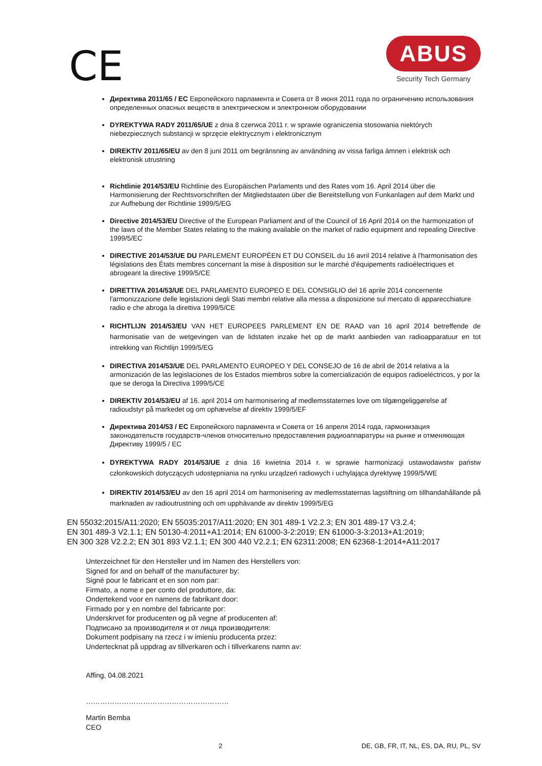CE
ABUS
Security Tech Germany
Директива 2011/65 / EC Европейского парламента и Совета от 8 июня 2011 года по ограничению использования определенных опасных веществ в электрическом и электронном оборудовании
DYREKTYWA RADY 2011/65/UE z dnia 8 czerwca 2011 r. w sprawie ograniczenia stosowania niektórych niebezpiecznych substancji w sprzęcie elektrycznym i elektronicznym
DIREKTIV 2011/65/EU av den 8 juni 2011 om begränsning av användning av vissa farliga ämnen i elektrisk och elektronisk utrustning
Richtlinie 2014/53/EU Richtlinie des Europäischen Parlaments und des Rates vom 16. April 2014 über die Harmonisierung der Rechtsvorschriften der Mitgliedstaaten über die Bereitstellung von Funkanlagen auf dem Markt und zur Aufhebung der Richtlinie 1999/5/EG
Directive 2014/53/EU Directive of the European Parliament and of the Council of 16 April 2014 on the harmonization of the laws of the Member States relating to the making available on the market of radio equipment and repealing Directive 1999/5/EC
DIRECTIVE 2014/53/UE DU PARLEMENT EUROPÉEN ET DU CONSEIL du 16 avril 2014 relative à l'harmonisation des législations des États membres concernant la mise à disposition sur le marché d'équipements radioélectriques et abrogeant la directive 1999/5/CE
DIRETTIVA 2014/53/UE DEL PARLAMENTO EUROPEO E DEL CONSIGLIO del 16 aprile 2014 concernente l'armonizzazione delle legislazioni degli Stati membri relative alla messa a disposizione sul mercato di apparecchiature radio e che abroga la direttiva 1999/5/CE
RICHTLIJN 2014/53/EU VAN HET EUROPEES PARLEMENT EN DE RAAD van 16 april 2014 betreffende de harmonisatie van de wetgevingen van de lidstaten inzake het op de markt aanbieden van radioapparatuur en tot intrekking van Richtlijn 1999/5/EG
DIRECTIVA 2014/53/UE DEL PARLAMENTO EUROPEO Y DEL CONSEJO de 16 de abril de 2014 relativa a la armonización de las legislaciones de los Estados miembros sobre la comercialización de equipos radioeléctricos, y por la que se deroga la Directiva 1999/5/CE
DIREKTIV 2014/53/EU af 16. april 2014 om harmonisering af medlemsstaternes love om tilgængeliggørelse af radioudstyr på markedet og om ophævelse af direktiv 1999/5/EF
Директива 2014/53 / EC Европейского парламента и Совета от 16 апреля 2014 года, гармонизация законодательств государств-членов относительно предоставления радиоаппаратуры на рынке и отменяющая Директиву 1999/5 / EC
DYREKTYWA RADY 2014/53/UE z dnia 16 kwietnia 2014 r. w sprawie harmonizacji ustawodawstw państw członkowskich dotyczących udostępniania na rynku urządzeń radiowych i uchylająca dyrektywę 1999/5/WE
DIREKTIV 2014/53/EU av den 16 april 2014 om harmonisering av medlemsstaternas lagstiftning om tillhandahållande på marknaden av radioutrustning och om upphävande av direktiv 1999/5/EG
EN 55032:2015/A11:2020; EN 55035:2017/A11:2020; EN 301 489-1 V2.2.3; EN 301 489-17 V3.2.4;
EN 301 489-3 V2.1.1; EN 50130-4:2011+A1:2014; EN 61000-3-2:2019; EN 61000-3-3:2013+A1:2019;
EN 300 328 V2.2.2; EN 301 893 V2.1.1; EN 300 440 V2.2.1; EN 62311:2008; EN 62368-1:2014+A11:2017
Unterzeichnet für den Hersteller und im Namen des Herstellers von:
Signed for and on behalf of the manufacturer by:
Signé pour le fabricant et en son nom par:
Firmato, a nome e per conto del produttore, da:
Ondertekend voor en namens de fabrikant door:
Firmado por y en nombre del fabricante por:
Underskrvet for producenten og på vegne af producenten af:
Подписано за производителя и от лица производителя:
Dokument podpisany na rzecz i w imieniu producenta przez:
Undertecknat på uppdrag av tillverkaren och i tillverkarens namn av:
Affing, 04.08.2021
……………………………………………………
Martin Bemba
CEO
2 DE, GB, FR, IT, NL, ES, DA, RU, PL, SV